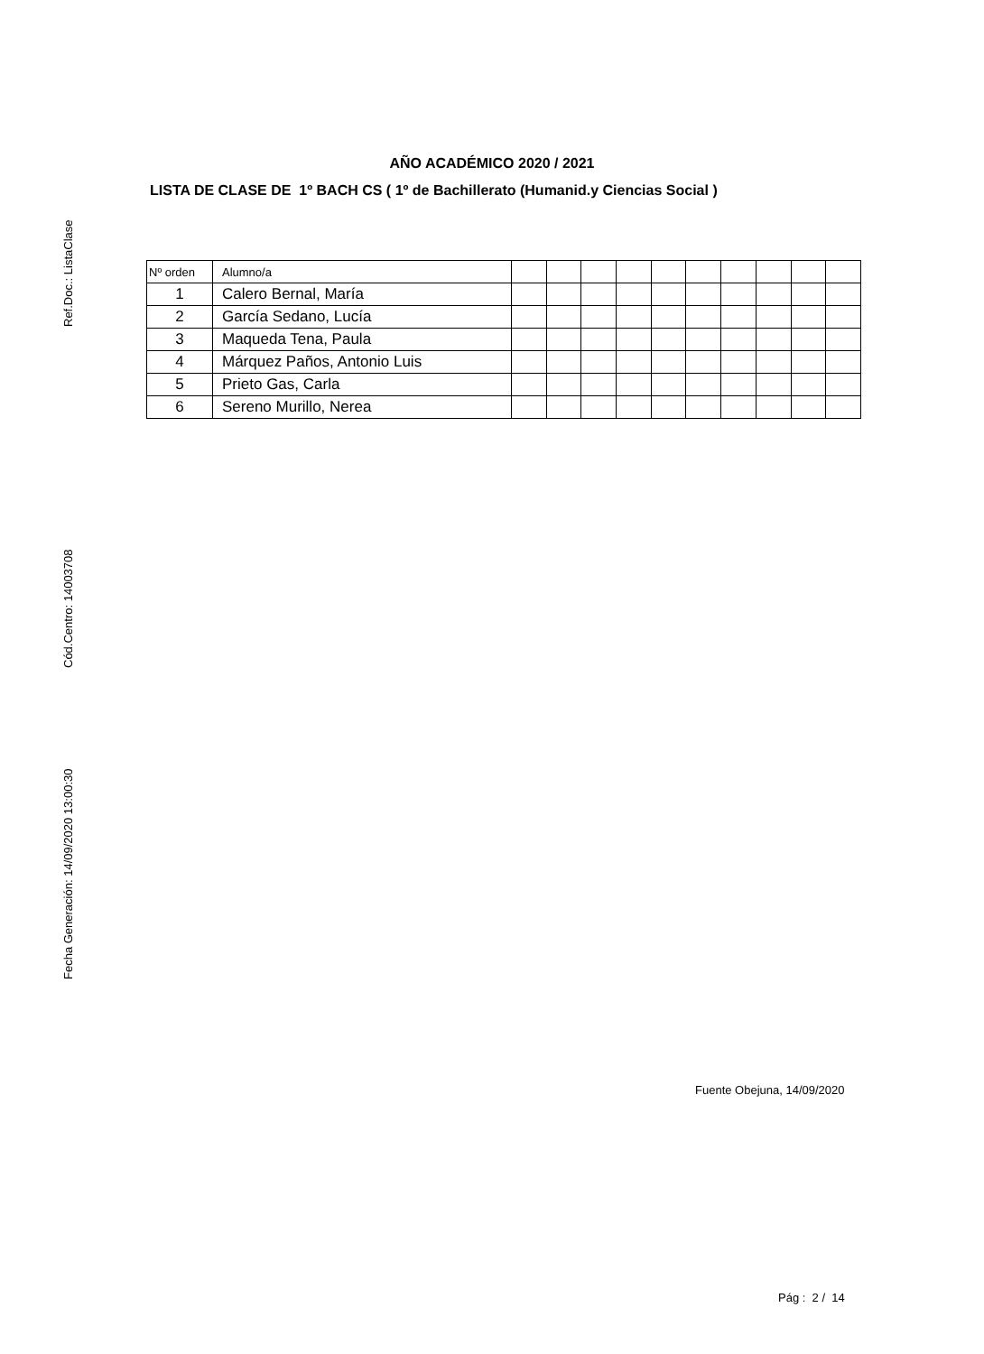Ref.Doc.: ListaClase
Cód.Centro: 14003708
Fecha Generación: 14/09/2020 13:00:30
AÑO ACADÉMICO 2020 / 2021
LISTA DE CLASE DE 1º BACH CS ( 1º de Bachillerato (Humanid.y Ciencias Social )
| Nº orden | Alumno/a | | | | | | | | | | |
| 1 | Calero Bernal, María | | | | | | | | | | |
| 2 | García Sedano, Lucía | | | | | | | | | | |
| 3 | Maqueda Tena, Paula | | | | | | | | | | |
| 4 | Márquez Paños, Antonio Luis | | | | | | | | | | |
| 5 | Prieto Gas, Carla | | | | | | | | | | |
| 6 | Sereno Murillo, Nerea | | | | | | | | | | |
Fuente Obejuna, 14/09/2020
Pág : 2 / 14